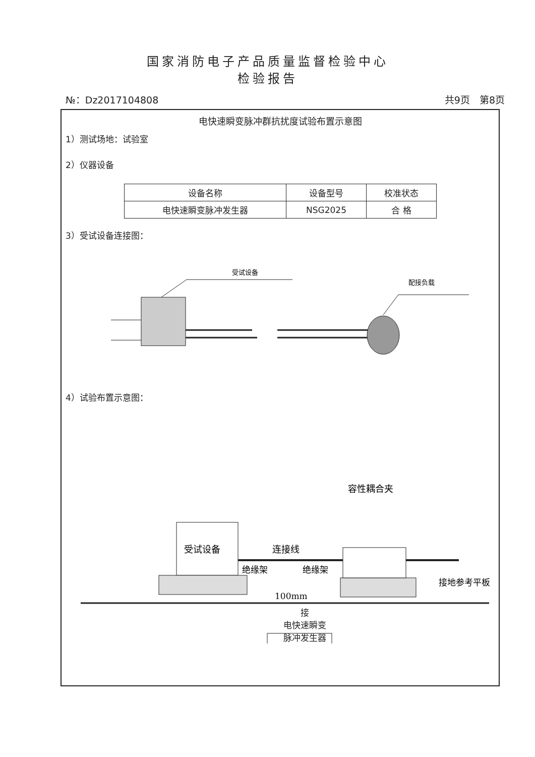国家消防电子产品质量监督检验中心
检验报告
№：Dz2017104808 共9页　第8页
电快速瞬变脉冲群抗扰度试验布置示意图
1）测试场地：试验室
2）仪器设备
| 设备名称 | 设备型号 | 校准状态 |
| --- | --- | --- |
| 电快速瞬变脉冲发生器 | NSG2025 | 合 格 |
3）受试设备连接图：
受试设备
配接负载
4）试验布置示意图：
容性耦合夹
受试设备
连接线
绝缘架
绝缘架
接地参考平板
100mm
接
电快速瞬变
脉冲发生器